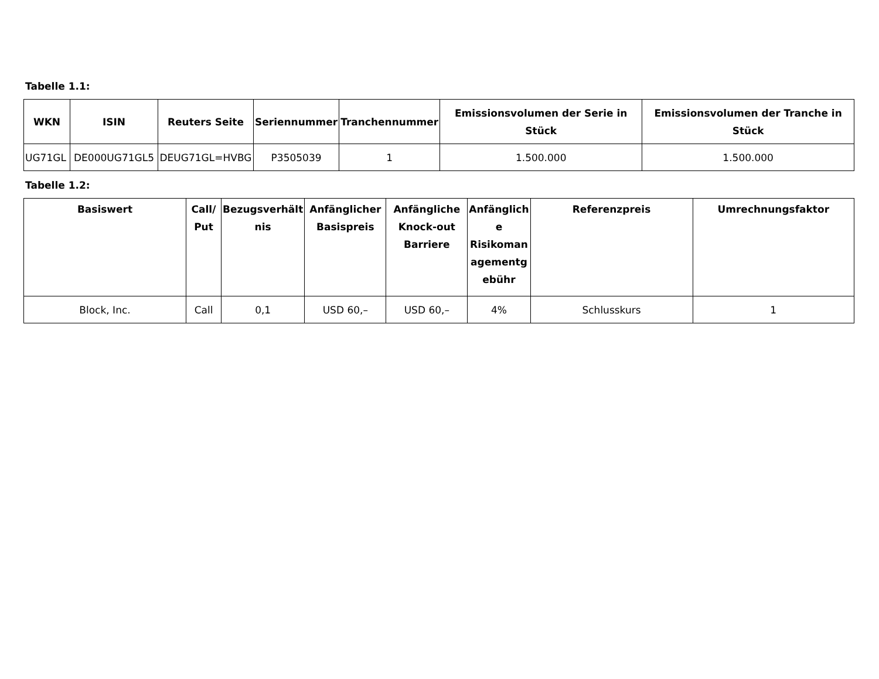Tabelle 1.1:
| WKN | ISIN | Reuters Seite | Seriennummer | Tranchennummer | Emissionsvolumen der Serie in Stück | Emissionsvolumen der Tranche in Stück |
| --- | --- | --- | --- | --- | --- | --- |
| UG71GL | DE000UG71GL5 | DEUG71GL=HVBG | P3505039 | 1 | 1.500.000 | 1.500.000 |
Tabelle 1.2:
| Basiswert | Call/ Put | Bezugsverhält nis | Anfänglicher Basispreis | Anfängliche Knock-out Barriere | Anfänglich e Risikoman agementg ebühr | Referenzpreis | Umrechnungsfaktor |
| --- | --- | --- | --- | --- | --- | --- | --- |
| Block, Inc. | Call | 0,1 | USD 60,– | USD 60,– | 4% | Schlusskurs | 1 |